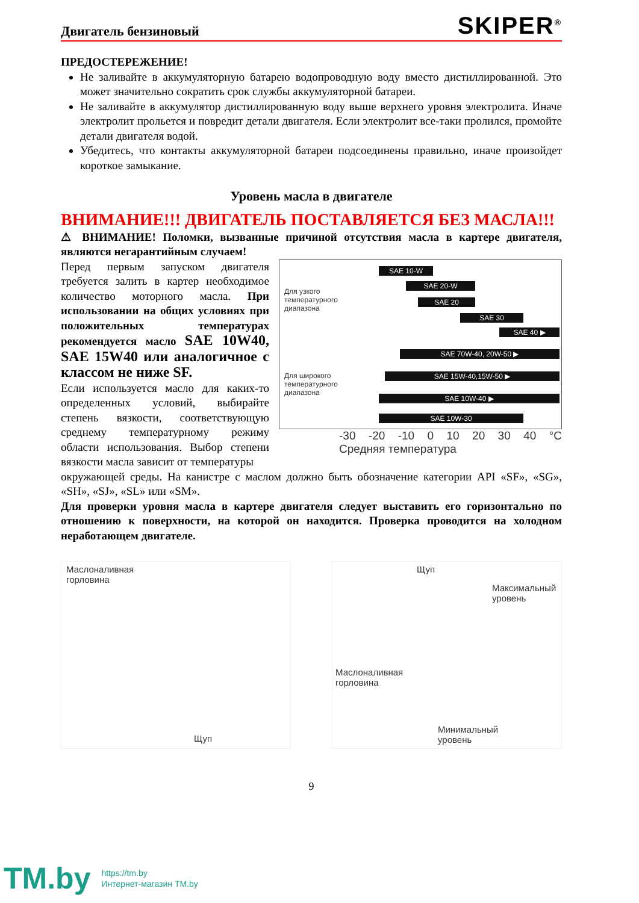Двигатель бензиновый
SKIPER<sup>®</sup>
ПРЕДОСТЕРЕЖЕНИЕ!
Не заливайте в аккумуляторную батарею водопроводную воду вместо дистиллированной. Это может значительно сократить срок службы аккумуляторной батареи.
Не заливайте в аккумулятор дистиллированную воду выше верхнего уровня электролита. Иначе электролит прольется и повредит детали двигателя. Если электролит все-таки пролился, промойте детали двигателя водой.
Убедитесь, что контакты аккумуляторной батареи подсоединены правильно, иначе произойдет короткое замыкание.
Уровень масла в двигателе
ВНИМАНИЕ!!! ДВИГАТЕЛЬ ПОСТАВЛЯЕТСЯ БЕЗ МАСЛА!!!
⚠ ВНИМАНИЕ! Поломки, вызванные причиной отсутствия масла в картере двигателя, являются негарантийным случаем!
Перед первым запуском двигателя требуется залить в картер необходимое количество моторного масла. При использовании на общих условиях при положительных температурах рекомендуется масло SAE 10W40, SAE 15W40 или аналогичное с классом не ниже SF.
Если используется масло для каких-то определенных условий, выбирайте степень вязкости, соответствующую среднему температурному режиму области использования. Выбор степени вязкости масла зависит от температуры
Для узкого
температурного
диапазона
Для широкого
температурного
диапазона
SAE 10-W
SAE 20-W
SAE 20
SAE 30
SAE 40 ▶
SAE 70W-40, 20W-50 ▶
SAE 15W-40,15W-50 ▶
SAE 10W-40 ▶
SAE 10W-30
-30 -20 -10 0 10 20 30 40 °C
Средняя температура
окружающей среды. На канистре с маслом должно быть обозначение категории API «SF», «SG», «SH», «SJ», «SL» или «SM».
Для проверки уровня масла в картере двигателя следует выставить его горизонтально по отношению к поверхности, на которой он находится. Проверка проводится на холодном неработающем двигателе.
Маслоналивная
горловина
Щуп
Щуп
Максимальный
уровень
Маслоналивная
горловина
Минимальный
уровень
9
TM.by
https://tm.by
Интернет-магазин TM.by